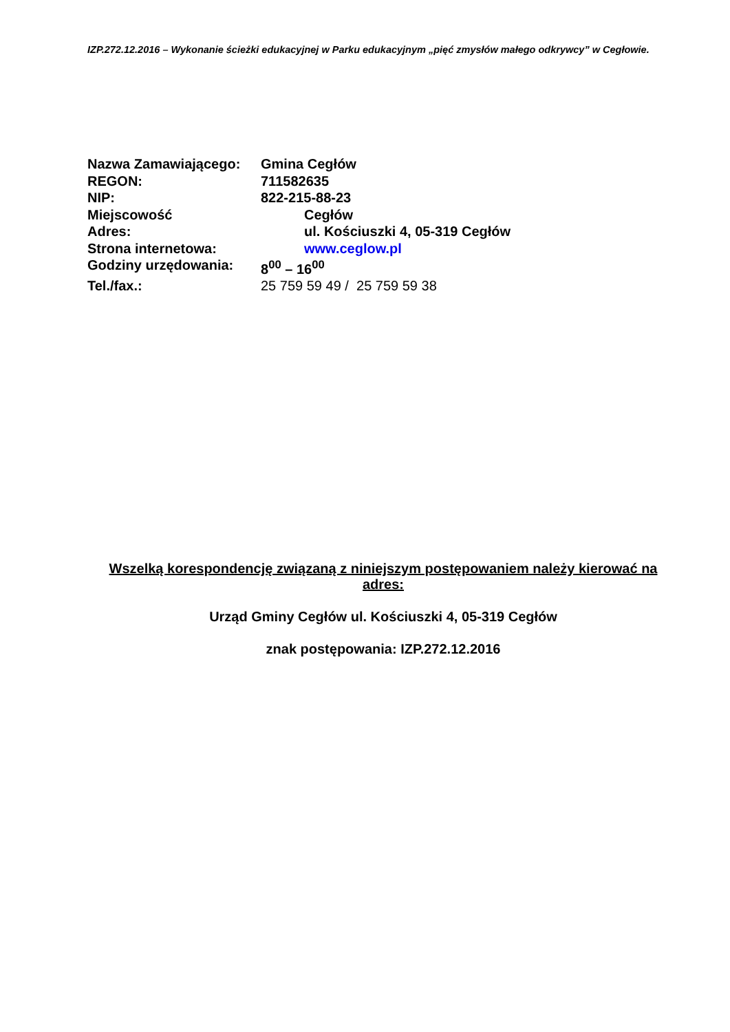IZP.272.12.2016 – Wykonanie ścieżki edukacyjnej w Parku edukacyjnym „pięć zmysłów małego odkrywcy” w Cegłowie.
Nazwa Zamawiającego: Gmina Cegłów
REGON: 711582635
NIP: 822-215-88-23
Miejscowość Cegłów
Adres: ul. Kościuszki 4, 05-319 Cegłów
Strona internetowa: www.ceglow.pl
Godziny urzędowania: 8<sup>00</sup> – 16<sup>00</sup>
Tel./fax.: 25 759 59 49 / 25 759 59 38
Wszelką korespondencję związaną z niniejszym postępowaniem należy kierować na adres:
Urząd Gminy Cegłów ul. Kościuszki 4, 05-319 Cegłów
znak postępowania: IZP.272.12.2016